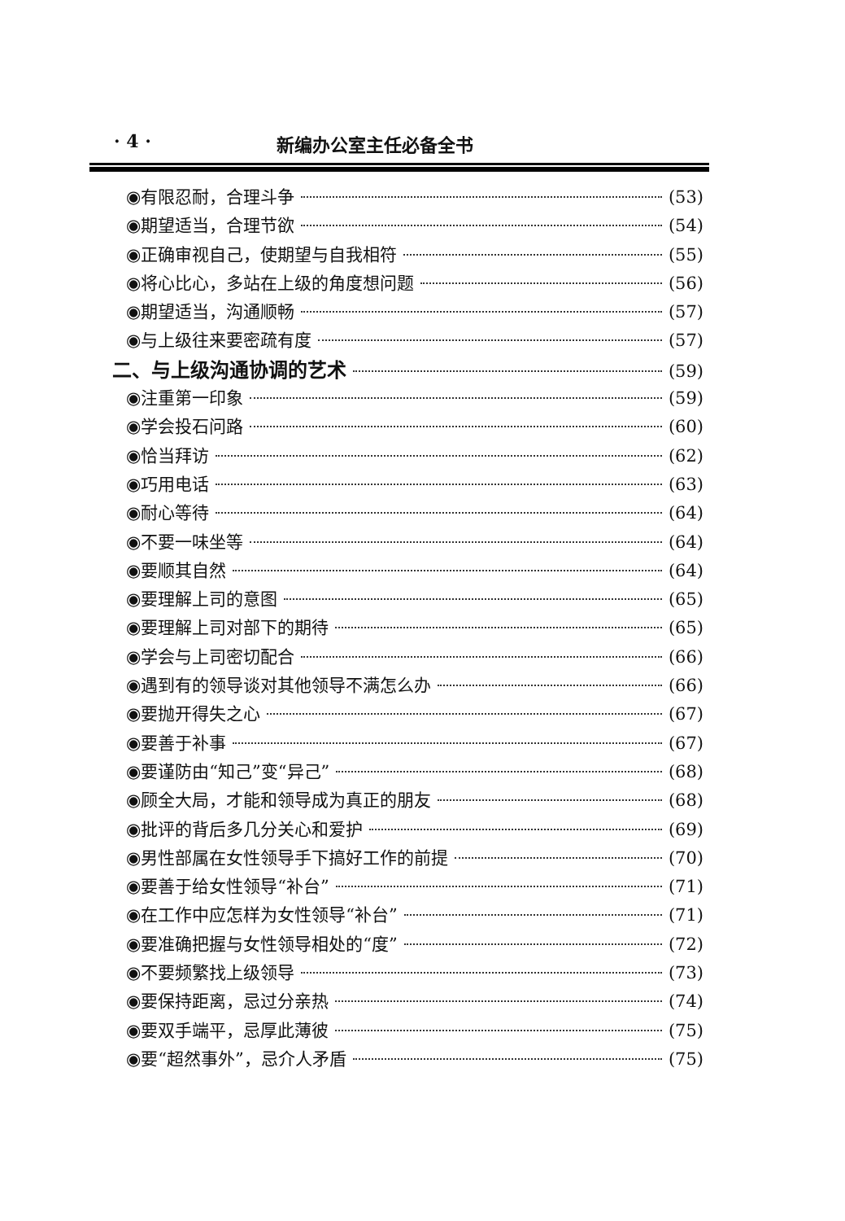· 4 · 新编办公室主任必备全书
◉有限忍耐，合理斗争 (53)
◉期望适当，合理节欲 (54)
◉正确审视自己，使期望与自我相符 (55)
◉将心比心，多站在上级的角度想问题 (56)
◉期望适当，沟通顺畅 (57)
◉与上级往来要密疏有度 (57)
二、与上级沟通协调的艺术 (59)
◉注重第一印象 (59)
◉学会投石问路 (60)
◉恰当拜访 (62)
◉巧用电话 (63)
◉耐心等待 (64)
◉不要一味坐等 (64)
◉要顺其自然 (64)
◉要理解上司的意图 (65)
◉要理解上司对部下的期待 (65)
◉学会与上司密切配合 (66)
◉遇到有的领导谈对其他领导不满怎么办 (66)
◉要抛开得失之心 (67)
◉要善于补事 (67)
◉要谨防由“知己”变“异己” (68)
◉顾全大局，才能和领导成为真正的朋友 (68)
◉批评的背后多几分关心和爱护 (69)
◉男性部属在女性领导手下搞好工作的前提 (70)
◉要善于给女性领导“补台” (71)
◉在工作中应怎样为女性领导“补台” (71)
◉要准确把握与女性领导相处的“度” (72)
◉不要频繁找上级领导 (73)
◉要保持距离，忌过分亲热 (74)
◉要双手端平，忌厚此薄彼 (75)
◉要“超然事外”，忌介人矛盾 (75)